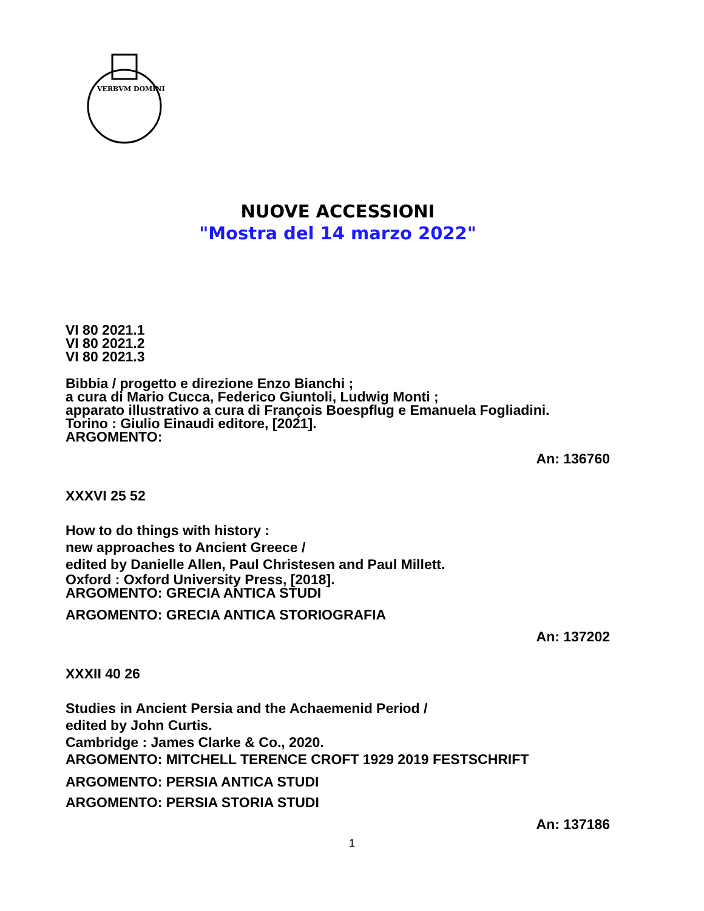VERBVM DOMINI
NUOVE ACCESSIONI
"Mostra del 14 marzo 2022"
VI 80 2021.1
VI 80 2021.2
VI 80 2021.3
Bibbia / progetto e direzione Enzo Bianchi ;
a cura di Mario Cucca, Federico Giuntoli, Ludwig Monti ;
apparato illustrativo a cura di François Boespflug e Emanuela Fogliadini.
Torino : Giulio Einaudi editore, [2021].
ARGOMENTO:
An: 136760
XXXVI 25 52
How to do things with history :
new approaches to Ancient Greece /
edited by Danielle Allen, Paul Christesen and Paul Millett.
Oxford : Oxford University Press, [2018].
ARGOMENTO: GRECIA ANTICA STUDI
ARGOMENTO: GRECIA ANTICA STORIOGRAFIA
An: 137202
XXXII 40 26
Studies in Ancient Persia and the Achaemenid Period /
edited by John Curtis.
Cambridge : James Clarke & Co., 2020.
ARGOMENTO: MITCHELL TERENCE CROFT 1929 2019 FESTSCHRIFT
ARGOMENTO: PERSIA ANTICA STUDI
ARGOMENTO: PERSIA STORIA STUDI
An: 137186
1